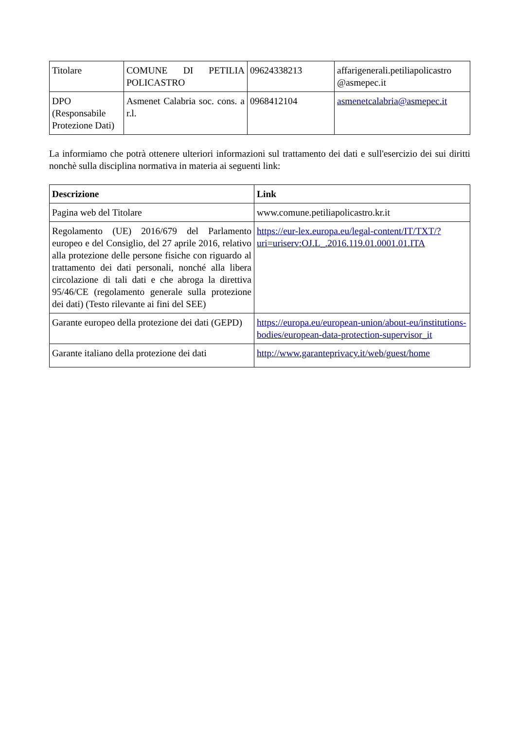| Titolare | COMUNE DI PETILIA POLICASTRO | 09624338213 | affarigenerali.petiliapolicastro @asmepec.it |
| DPO (Responsabile Protezione Dati) | Asmenet Calabria soc. cons. a r.l. | 0968412104 | asmenetcalabria@asmepec.it |
La informiamo che potrà ottenere ulteriori informazioni sul trattamento dei dati e sull'esercizio dei sui diritti nonchè sulla disciplina normativa in materia ai seguenti link:
| Descrizione | Link |
| --- | --- |
| Pagina web del Titolare | www.comune.petiliapolicastro.kr.it |
| Regolamento (UE) 2016/679 del Parlamento europeo e del Consiglio, del 27 aprile 2016, relativo alla protezione delle persone fisiche con riguardo al trattamento dei dati personali, nonché alla libera circolazione di tali dati e che abroga la direttiva 95/46/CE (regolamento generale sulla protezione dei dati) (Testo rilevante ai fini del SEE) | https://eur-lex.europa.eu/legal-content/IT/TXT/?uri=uriserv:OJ.L_.2016.119.01.0001.01.ITA |
| Garante europeo della protezione dei dati (GEPD) | https://europa.eu/european-union/about-eu/institutions-bodies/european-data-protection-supervisor_it |
| Garante italiano della protezione dei dati | http://www.garanteprivacy.it/web/guest/home |